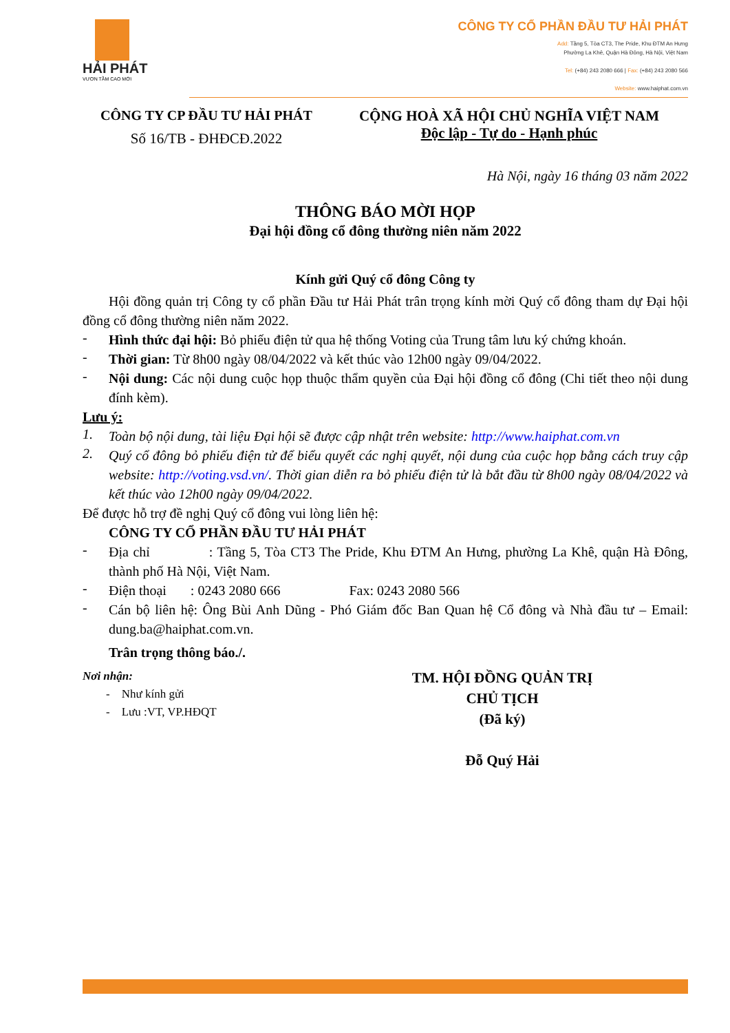HẢI PHÁT
VƯƠN TẦM CAO MỚI
CÔNG TY CỔ PHẦN ĐẦU TƯ HẢI PHÁT
Add: Tầng 5, Tòa CT3, The Pride, Khu ĐTM An Hưng
Phường La Khê, Quận Hà Đông, Hà Nội, Việt Nam
Tel: (+84) 243 2080 666 | Fax: (+84) 243 2080 566
Website: www.haiphat.com.vn
CÔNG TY CP ĐẦU TƯ HẢI PHÁT
Số 16/TB - ĐHĐCĐ.2022
CỘNG HOÀ XÃ HỘI CHỦ NGHĨA VIỆT NAM
Độc lập - Tự do - Hạnh phúc
Hà Nội, ngày 16 tháng 03 năm 2022
THÔNG BÁO MỜI HỌP
Đại hội đồng cổ đông thường niên năm 2022
Kính gửi Quý cổ đông Công ty
Hội đồng quản trị Công ty cổ phần Đầu tư Hải Phát trân trọng kính mời Quý cổ đông tham dự Đại hội đồng cổ đông thường niên năm 2022.
-
Hình thức đại hội: Bỏ phiếu điện tử qua hệ thống Voting của Trung tâm lưu ký chứng khoán.
-
Thời gian: Từ 8h00 ngày 08/04/2022 và kết thúc vào 12h00 ngày 09/04/2022.
-
Nội dung: Các nội dung cuộc họp thuộc thẩm quyền của Đại hội đồng cổ đông (Chi tiết theo nội dung đính kèm).
Lưu ý:
1.
Toàn bộ nội dung, tài liệu Đại hội sẽ được cập nhật trên website: http://www.haiphat.com.vn
2.
Quý cổ đông bỏ phiếu điện tử để biểu quyết các nghị quyết, nội dung của cuộc họp bằng cách truy cập website: http://voting.vsd.vn/. Thời gian diễn ra bỏ phiếu điện tử là bắt đầu từ 8h00 ngày 08/04/2022 và kết thúc vào 12h00 ngày 09/04/2022.
Để được hỗ trợ đề nghị Quý cổ đông vui lòng liên hệ:
CÔNG TY CỔ PHẦN ĐẦU TƯ HẢI PHÁT
-
Địa chỉ : Tầng 5, Tòa CT3 The Pride, Khu ĐTM An Hưng, phường La Khê, quận Hà Đông, thành phố Hà Nội, Việt Nam.
-
Điện thoại : 0243 2080 666 Fax: 0243 2080 566
-
Cán bộ liên hệ: Ông Bùi Anh Dũng - Phó Giám đốc Ban Quan hệ Cổ đông và Nhà đầu tư – Email: dung.ba@haiphat.com.vn.
Trân trọng thông báo./.
Nơi nhận:
- Như kính gửi
- Lưu :VT, VP.HĐQT
TM. HỘI ĐỒNG QUẢN TRỊ
CHỦ TỊCH
(Đã ký)
Đỗ Quý Hải